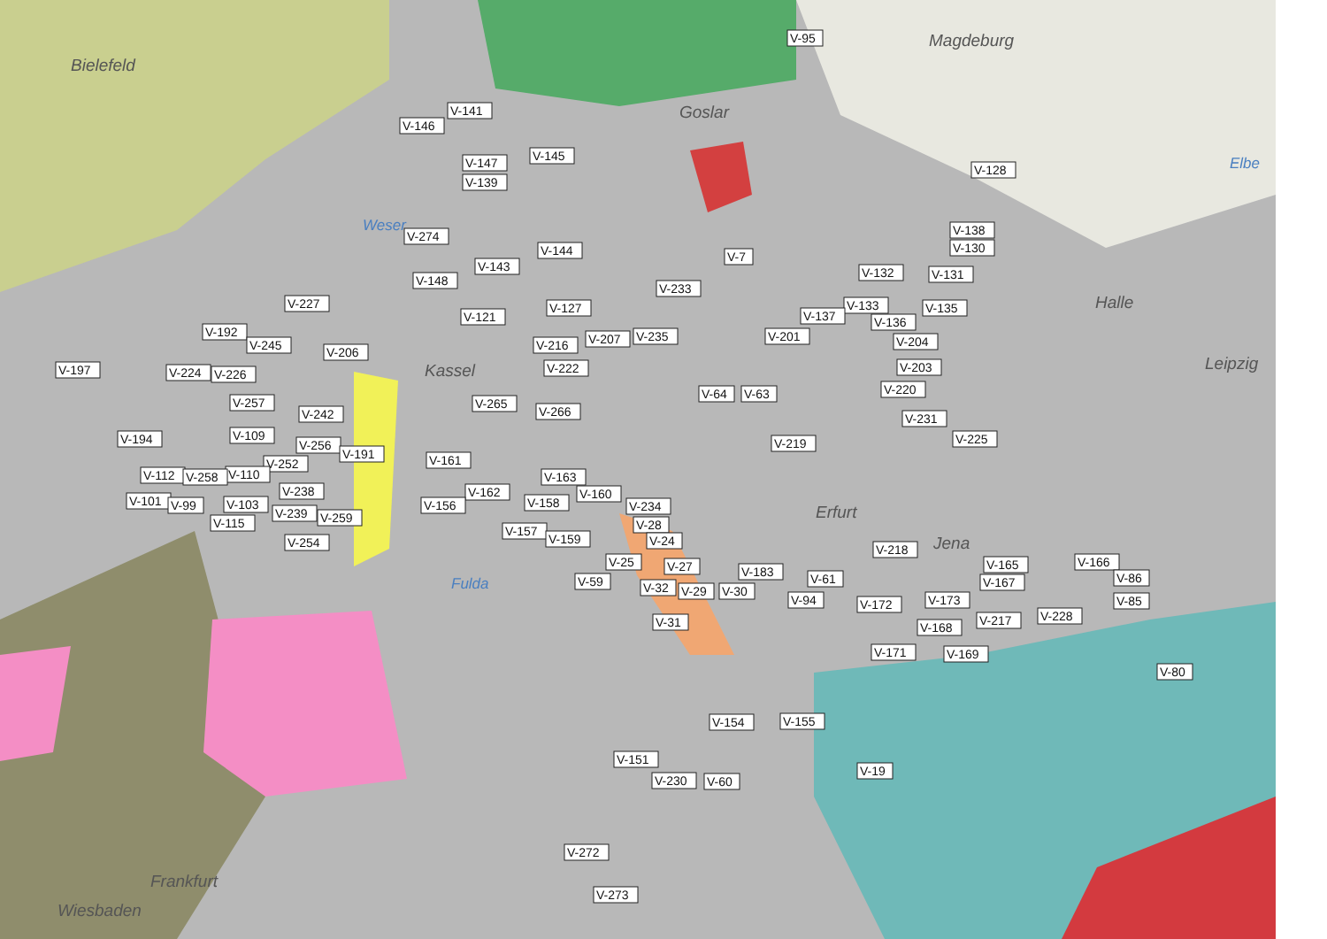Bielefeld
Magdeburg
Elbe
Goslar
Weser
Halle
Leipzig
Kassel
Erfurt
Jena
Fulda
Frankfurt
Wiesbaden
V-95
V-141
V-146
V-145
V-147
V-128
V-139
V-138
V-274
V-130
V-144
V-7
V-143
V-132
V-131
V-148
V-233
V-227
V-133
V-127
V-135
V-137
V-121
V-136
V-192
V-201
V-235
V-207
V-204
V-245
V-216
V-206
V-203
V-222
V-197
V-224
V-226
V-220
V-64
V-63
V-265
V-257
V-266
V-242
V-231
V-109
V-194
V-225
V-219
V-256
V-191
V-161
V-252
V-112
V-110
V-258
V-163
V-238
V-162
V-160
V-101
V-99
V-103
V-158
V-156
V-234
V-239
V-259
V-115
V-28
V-157
V-159
V-24
V-254
V-218
V-25
V-166
V-165
V-27
V-183
V-86
V-61
V-59
V-167
V-32
V-29
V-30
V-173
V-94
V-85
V-172
V-228
V-217
V-31
V-168
V-171
V-169
V-80
V-154
V-155
V-151
V-19
V-230
V-60
V-272
V-273